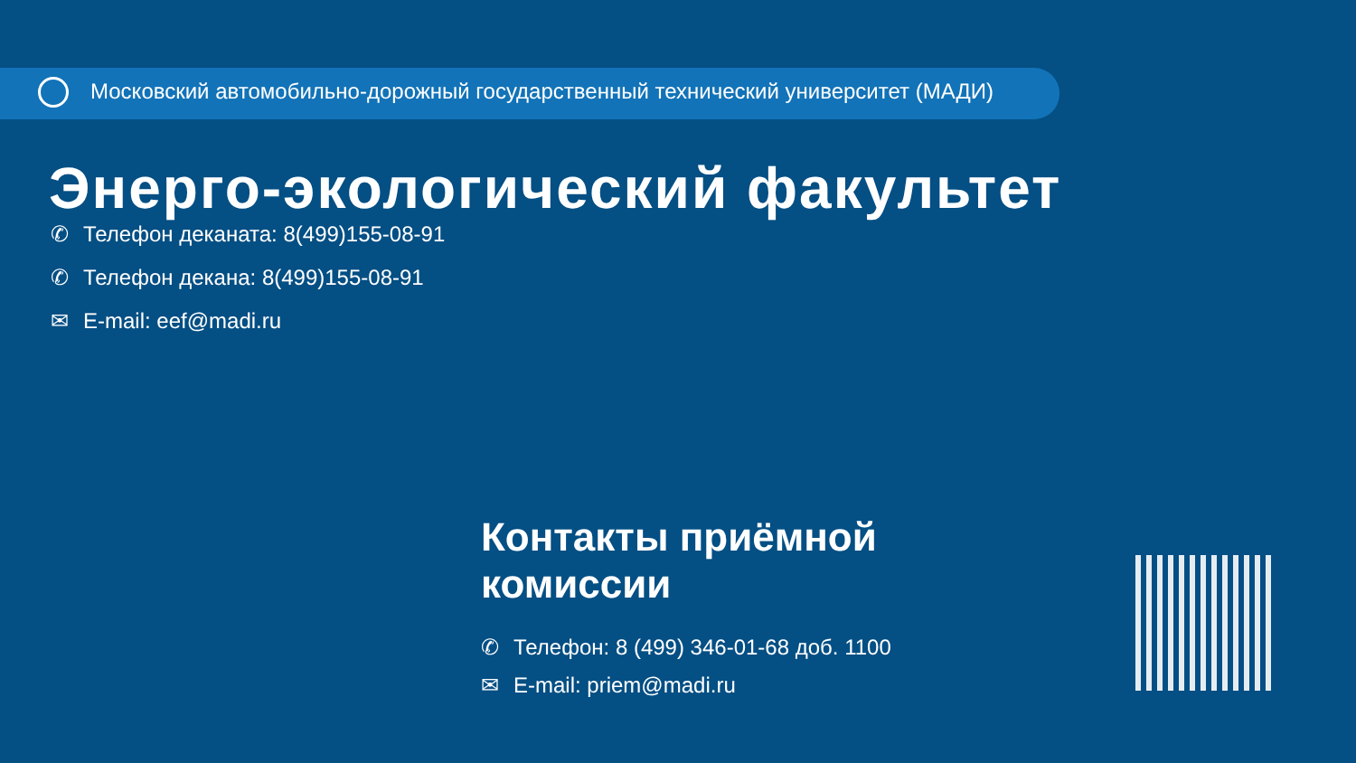Московский автомобильно-дорожный государственный технический университет (МАДИ)
Энерго-экологический факультет
✆ Телефон деканата: 8(499)155-08-91
✆ Телефон декана: 8(499)155-08-91
✉ E-mail: eef@madi.ru
Контакты приёмной
комиссии
✆ Телефон: 8 (499) 346-01-68 доб. 1100
✉ E-mail: priem@madi.ru